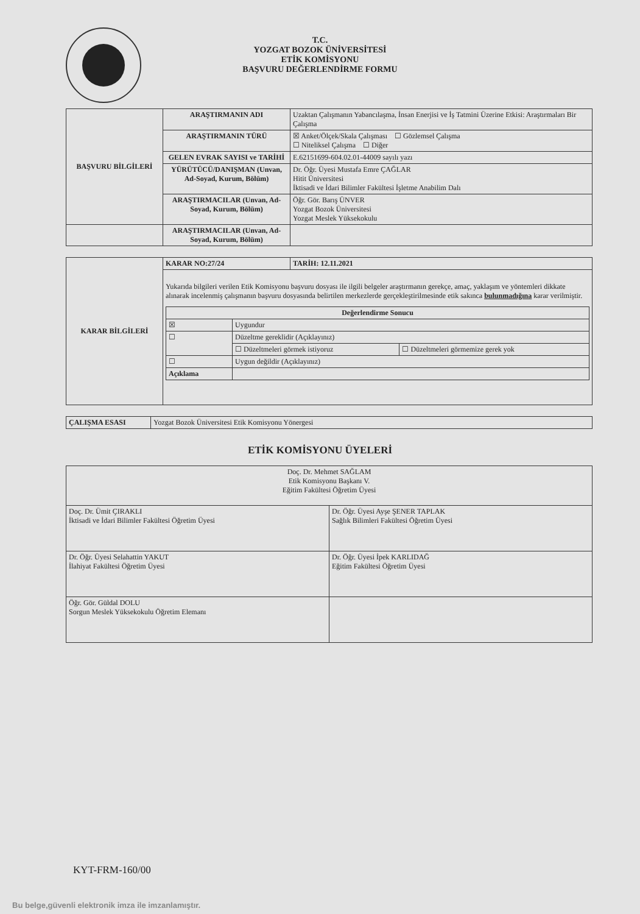T.C.
YOZGAT BOZOK ÜNİVERSİTESİ
ETİK KOMİSYONU
BAŞVURU DEĞERLENDİRME FORMU
| BAŞVURU BİLGİLERİ | ARAŞTIRMANIN ADI | Uzaktan Çalışmanın Yabancılaşma, İnsan Enerjisi ve İş Tatmini Üzerine Etkisi: Araştırmaları Bir Çalışma |
| | ARAŞTIRMANIN TÜRÜ | ☒ Anket/Ölçek/Skala Çalışması ☐ Gözlemsel Çalışma ☐ Niteliksel Çalışma ☐ Diğer |
| | GELEN EVRAK SAYISI ve TARİHİ | E.62151699-604.02.01-44009 sayılı yazı |
| | YÜRÜTÜCÜ/DANIŞMAN (Unvan, Ad-Soyad, Kurum, Bölüm) | Dr. Öğr. Üyesi Mustafa Emre ÇAĞLAR Hitit Üniversitesi İktisadi ve İdari Bilimler Fakültesi İşletme Anabilim Dalı |
| | ARAŞTIRMACILAR (Unvan, Ad-Soyad, Kurum, Bölüm) | Öğr. Gör. Barış ÜNVER Yozgat Bozok Üniversitesi Yozgat Meslek Yüksekokulu |
| | ARAŞTIRMACILAR (Unvan, Ad-Soyad, Kurum, Bölüm) | |
| KARAR BİLGİLERİ | KARAR NO:27/24 | TARİH: 12.11.2021 |
| | Yukarıda bilgileri verilen Etik Komisyonu başvuru dosyası ile ilgili belgeler araştırmanın gerekçe, amaç, yaklaşım ve yöntemleri dikkate alınarak incelenmiş çalışmanın başvuru dosyasında belirtilen merkezlerde gerçekleştirilmesinde etik sakınca bulunmadığına karar verilmiştir. / Değerlendirme Sonucu / / / / --- / --- / --- / / ☒ / Uygundur / / / ☐ / Düzeltme gereklidir (Açıklayınız) / / / / ☐ Düzeltmeleri görmek istiyoruz / ☐ Düzeltmeleri görmemize gerek yok / / ☐ / Uygun değildir (Açıklayınız) / / / Açıklama / / / | |
| ÇALIŞMA ESASI | Yozgat Bozok Üniversitesi Etik Komisyonu Yönergesi |
ETİK KOMİSYONU ÜYELERİ
| Doç. Dr. Mehmet SAĞLAM Etik Komisyonu Başkanı V. Eğitim Fakültesi Öğretim Üyesi | |
| Doç. Dr. Ümit ÇIRAKLI İktisadi ve İdari Bilimler Fakültesi Öğretim Üyesi | Dr. Öğr. Üyesi Ayşe ŞENER TAPLAK Sağlık Bilimleri Fakültesi Öğretim Üyesi |
| Dr. Öğr. Üyesi Selahattin YAKUT İlahiyat Fakültesi Öğretim Üyesi | Dr. Öğr. Üyesi İpek KARLIDAĞ Eğitim Fakültesi Öğretim Üyesi |
| Öğr. Gör. Güldal DOLU Sorgun Meslek Yüksekokulu Öğretim Elemanı | |
KYT-FRM-160/00
Bu belge,güvenli elektronik imza ile imzanlamıştır.